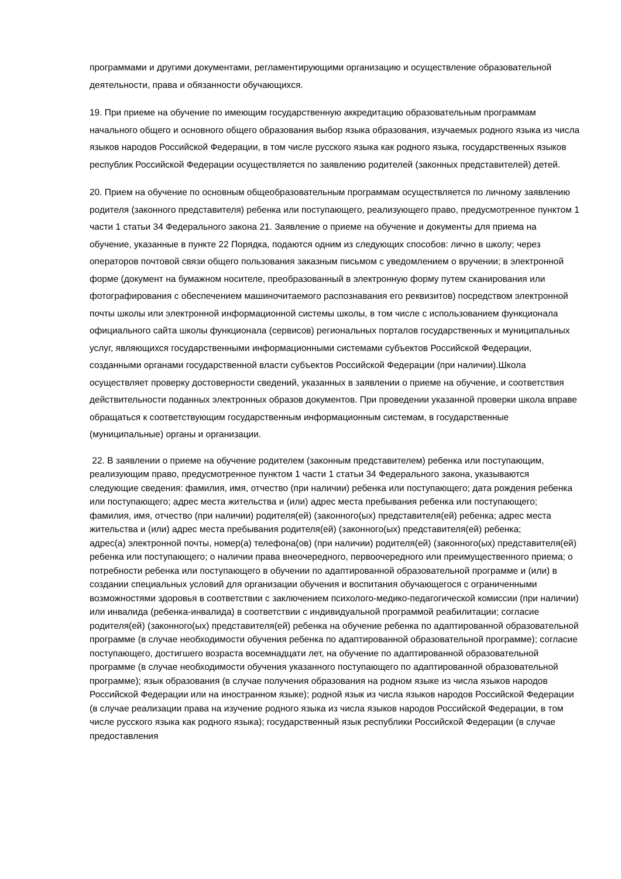программами и другими документами, регламентирующими организацию и осуществление образовательной деятельности, права и обязанности обучающихся.
19. При приеме на обучение по имеющим государственную аккредитацию образовательным программам начального общего и основного общего образования выбор языка образования, изучаемых родного языка из числа языков народов Российской Федерации, в том числе русского языка как родного языка, государственных языков республик Российской Федерации осуществляется по заявлению родителей (законных представителей) детей.
20. Прием на обучение по основным общеобразовательным программам осуществляется по личному заявлению родителя (законного представителя) ребенка или поступающего, реализующего право, предусмотренное пунктом 1 части 1 статьи 34 Федерального закона 21. Заявление о приеме на обучение и документы для приема на обучение, указанные в пункте 22 Порядка, подаются одним из следующих способов: лично в школу; через операторов почтовой связи общего пользования заказным письмом с уведомлением о вручении; в электронной форме (документ на бумажном носителе, преобразованный в электронную форму путем сканирования или фотографирования с обеспечением машиночитаемого распознавания его реквизитов) посредством электронной почты школы или электронной информационной системы школы, в том числе с использованием функционала официального сайта школы функционала (сервисов) региональных порталов государственных и муниципальных услуг, являющихся государственными информационными системами субъектов Российской Федерации, созданными органами государственной власти субъектов Российской Федерации (при наличии).Школа осуществляет проверку достоверности сведений, указанных в заявлении о приеме на обучение, и соответствия действительности поданных электронных образов документов. При проведении указанной проверки школа вправе обращаться к соответствующим государственным информационным системам, в государственные (муниципальные) органы и организации.
22. В заявлении о приеме на обучение родителем (законным представителем) ребенка или поступающим, реализующим право, предусмотренное пунктом 1 части 1 статьи 34 Федерального закона, указываются следующие сведения: фамилия, имя, отчество (при наличии) ребенка или поступающего; дата рождения ребенка или поступающего; адрес места жительства и (или) адрес места пребывания ребенка или поступающего; фамилия, имя, отчество (при наличии) родителя(ей) (законного(ых) представителя(ей) ребенка; адрес места жительства и (или) адрес места пребывания родителя(ей) (законного(ых) представителя(ей) ребенка;
адрес(а) электронной почты, номер(а) телефона(ов) (при наличии) родителя(ей) (законного(ых) представителя(ей) ребенка или поступающего; о наличии права внеочередного, первоочередного или преимущественного приема; о потребности ребенка или поступающего в обучении по адаптированной образовательной программе и (или) в создании специальных условий для организации обучения и воспитания обучающегося с ограниченными возможностями здоровья в соответствии с заключением психолого-медико-педагогической комиссии (при наличии) или инвалида (ребенка-инвалида) в соответствии с индивидуальной программой реабилитации; согласие родителя(ей) (законного(ых) представителя(ей) ребенка на обучение ребенка по адаптированной образовательной программе (в случае необходимости обучения ребенка по адаптированной образовательной программе); согласие поступающего, достигшего возраста восемнадцати лет, на обучение по адаптированной образовательной программе (в случае необходимости обучения указанного поступающего по адаптированной образовательной программе); язык образования (в случае получения образования на родном языке из числа языков народов Российской Федерации или на иностранном языке); родной язык из числа языков народов Российской Федерации (в случае реализации права на изучение родного языка из числа языков народов Российской Федерации, в том числе русского языка как родного языка); государственный язык республики Российской Федерации (в случае предоставления